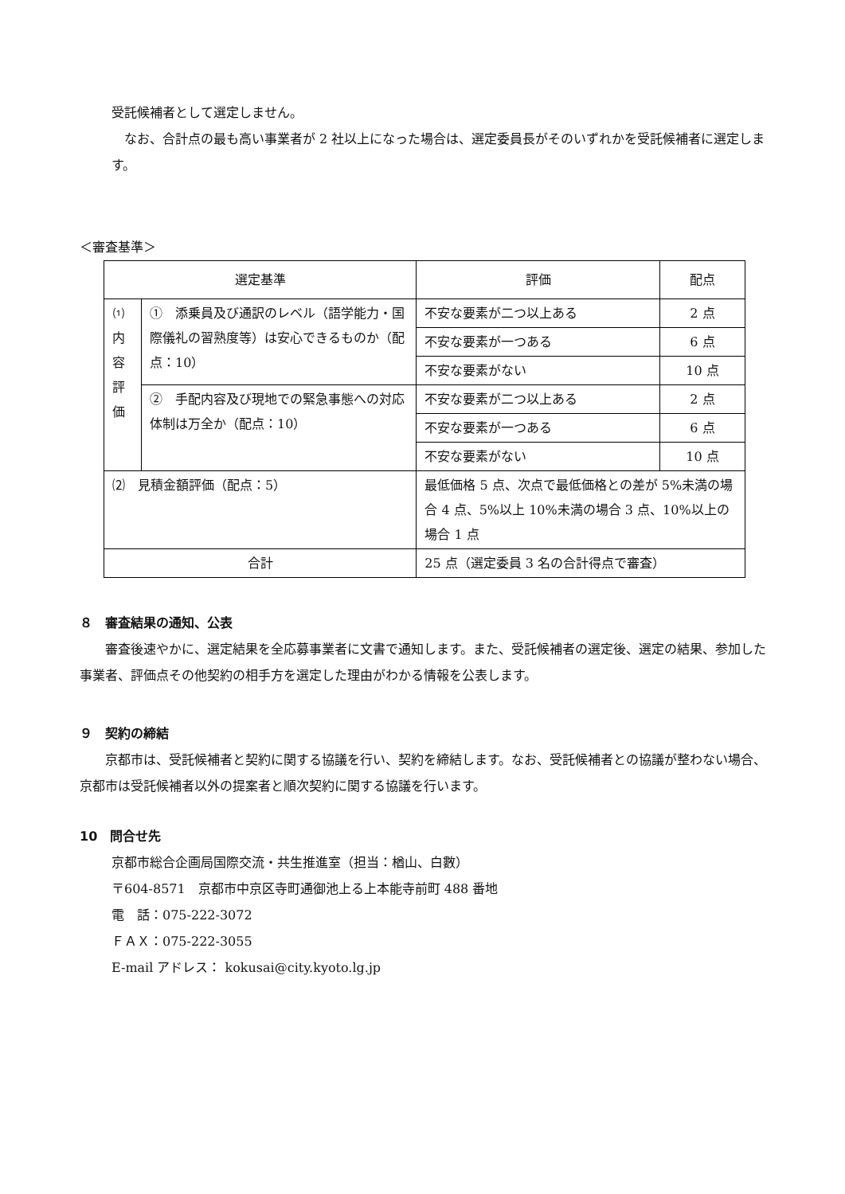受託候補者として選定しません。
　なお、合計点の最も高い事業者が 2 社以上になった場合は、選定委員長がそのいずれかを受託候補者に選定します。
＜審査基準＞
| 選定基準 | | 評価 | 配点 |
| ⑴ 内 容 評 価 | ① 添乗員及び通訳のレベル（語学能力・国際儀礼の習熟度等）は安心できるものか（配点：10） | 不安な要素が二つ以上ある | 2 点 |
| | | 不安な要素が一つある | 6 点 |
| | | 不安な要素がない | 10 点 |
| | ② 手配内容及び現地での緊急事態への対応体制は万全か（配点：10） | 不安な要素が二つ以上ある | 2 点 |
| | | 不安な要素が一つある | 6 点 |
| | | 不安な要素がない | 10 点 |
| ⑵ 見積金額評価（配点：5） | | 最低価格 5 点、次点で最低価格との差が 5%未満の場合 4 点、5%以上 10%未満の場合 3 点、10%以上の場合 1 点 | |
| 合計 | | 25 点（選定委員 3 名の合計得点で審査） | |
８　審査結果の通知、公表
　　審査後速やかに、選定結果を全応募事業者に文書で通知します。また、受託候補者の選定後、選定の結果、参加した事業者、評価点その他契約の相手方を選定した理由がわかる情報を公表します。
９　契約の締結
　　京都市は、受託候補者と契約に関する協議を行い、契約を締結します。なお、受託候補者との協議が整わない場合、京都市は受託候補者以外の提案者と順次契約に関する協議を行います。
10　問合せ先
京都市総合企画局国際交流・共生推進室（担当：楢山、白數）
〒604-8571　京都市中京区寺町通御池上る上本能寺前町 488 番地
電　話：075-222-3072
ＦＡＸ：075-222-3055
E-mail アドレス： kokusai@city.kyoto.lg.jp